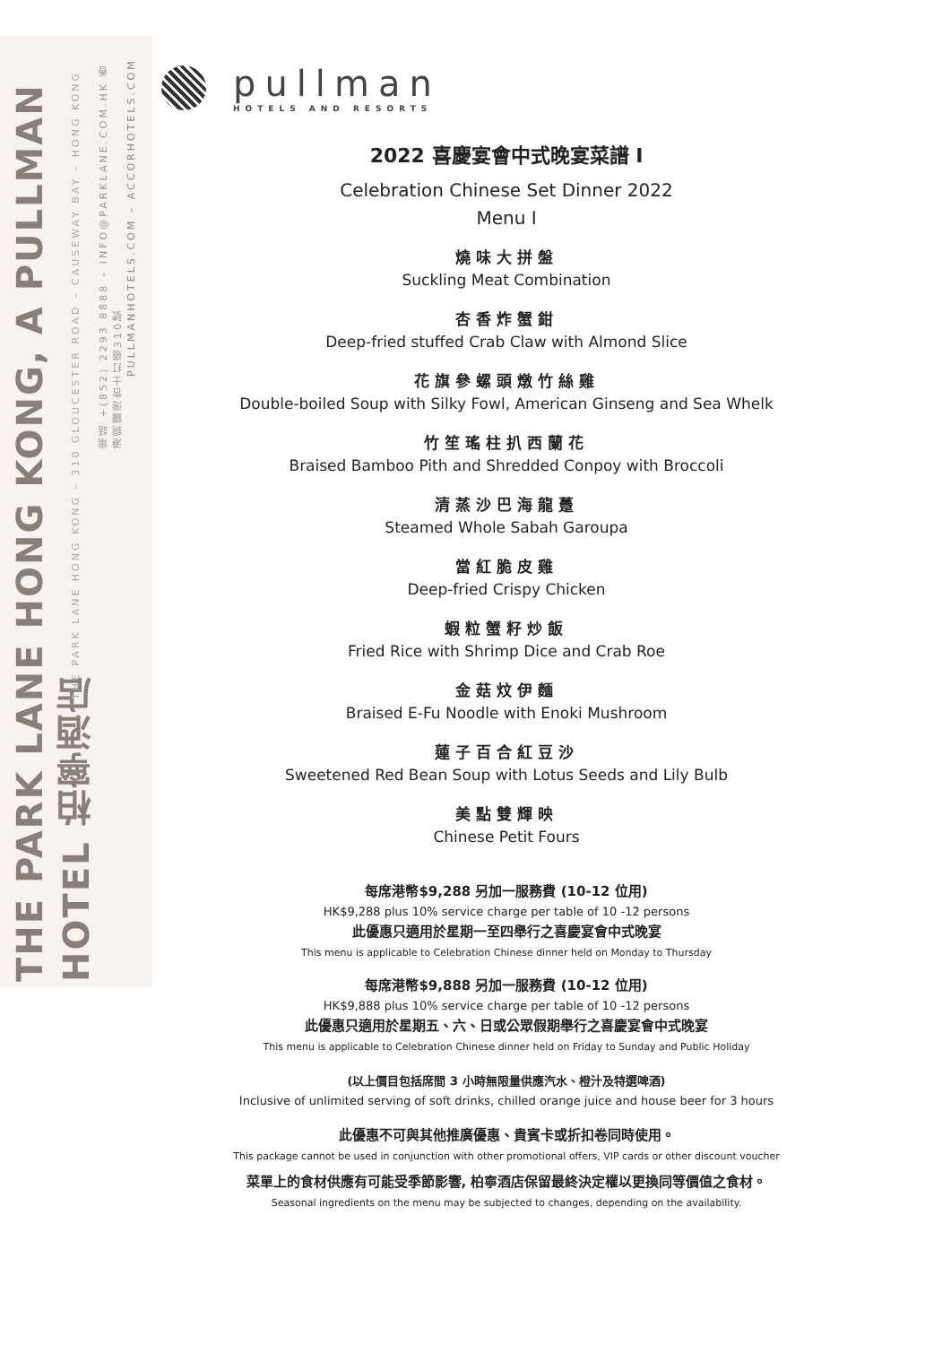THE PARK LANE HONG KONG, A PULLMAN HOTEL 柏寧酒店
THE PARK LANE HONG KONG – 310 GLOUCESTER ROAD – CAUSEWAY BAY – HONG KONG
電話 +(852) 2293 8888 – INFO@PARKLANE.COM.HK 香港銅鑼灣告士打道310號
PULLMANHOTELS.COM – ACCORHOTELS.COM
pullman
HOTELS AND RESORTS
2022 喜慶宴會中式晚宴菜譜 I
Celebration Chinese Set Dinner 2022
Menu I
燒味大拼盤
Suckling Meat Combination
杏香炸蟹鉗
Deep-fried stuffed Crab Claw with Almond Slice
花旗參螺頭燉竹絲雞
Double-boiled Soup with Silky Fowl, American Ginseng and Sea Whelk
竹笙瑤柱扒西蘭花
Braised Bamboo Pith and Shredded Conpoy with Broccoli
清蒸沙巴海龍躉
Steamed Whole Sabah Garoupa
當紅脆皮雞
Deep-fried Crispy Chicken
蝦粒蟹籽炒飯
Fried Rice with Shrimp Dice and Crab Roe
金菇炆伊麵
Braised E-Fu Noodle with Enoki Mushroom
蓮子百合紅豆沙
Sweetened Red Bean Soup with Lotus Seeds and Lily Bulb
美點雙輝映
Chinese Petit Fours
每席港幣$9,288 另加一服務費 (10-12 位用)
HK$9,288 plus 10% service charge per table of 10 -12 persons
此優惠只適用於星期一至四舉行之喜慶宴會中式晚宴
This menu is applicable to Celebration Chinese dinner held on Monday to Thursday
每席港幣$9,888 另加一服務費 (10-12 位用)
HK$9,888 plus 10% service charge per table of 10 -12 persons
此優惠只適用於星期五、六、日或公眾假期舉行之喜慶宴會中式晚宴
This menu is applicable to Celebration Chinese dinner held on Friday to Sunday and Public Holiday
(以上價目包括席間 3 小時無限量供應汽水、橙汁及特選啤酒)
Inclusive of unlimited serving of soft drinks, chilled orange juice and house beer for 3 hours
此優惠不可與其他推廣優惠、貴賓卡或折扣卷同時使用。
This package cannot be used in conjunction with other promotional offers, VIP cards or other discount voucher
菜單上的食材供應有可能受季節影響, 柏寧酒店保留最終決定權以更換同等價值之食材。
Seasonal ingredients on the menu may be subjected to changes, depending on the availability.